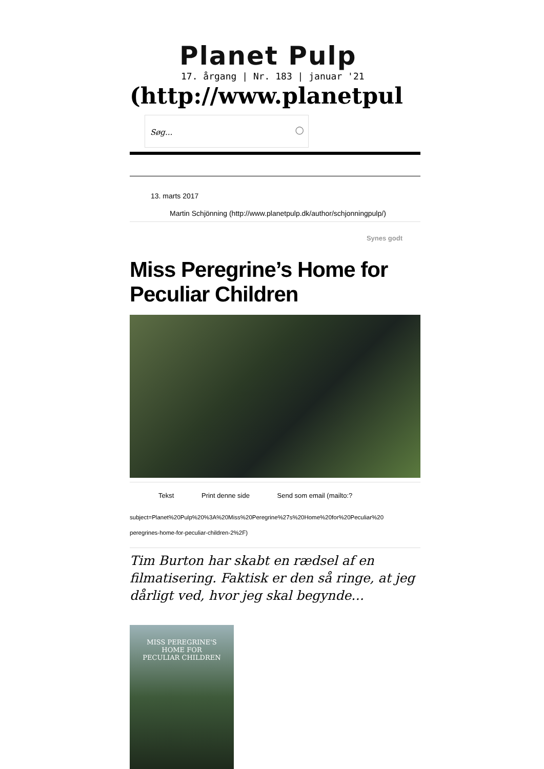Planet Pulp
17. årgang | Nr. 183 | januar '21
(http://www.planetpul
Søg... ○
13. marts 2017
Martin Schjönning (http://www.planetpulp.dk/author/schjonningpulp/)
Synes godt
Miss Peregrine’s Home for Peculiar Children
Tekst Print denne side Send som email (mailto:?
subject=Planet%20Pulp%20%3A%20Miss%20Peregrine%27s%20Home%20for%20Peculiar%20
peregrines-home-for-peculiar-children-2%2F)
Tim Burton har skabt en rædsel af en filmatisering. Faktisk er den så ringe, at jeg dårligt ved, hvor jeg skal begynde…
MISS PEREGRINE'S
HOME FOR
PECULIAR CHILDREN